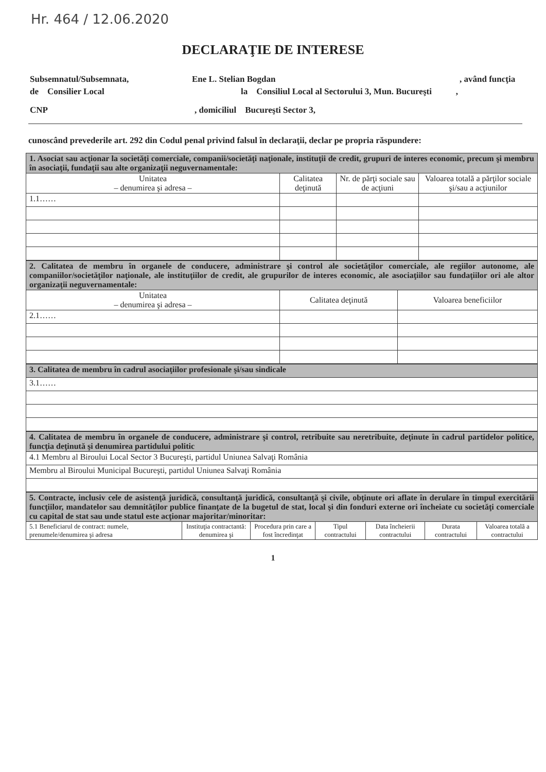Hr. 464 / 12.06.2020
DECLARAŢIE DE INTERESE
Subsemnatul/Subsemnata, Ene L. Stelian Bogdan, având funcţia
de Consilier Local la Consiliul Local al Sectorului 3, Mun. Bucureşti ,
CNP, domiciliul Bucureşti Sector 3,
cunoscând prevederile art. 292 din Codul penal privind falsul în declaraţii, declar pe propria răspundere:
| 1. Asociat sau acţionar la societăţi comerciale, companii/societăţi naţionale, instituţii de credit, grupuri de interes economic, precum şi membru în asociaţii, fundaţii sau alte organizaţii neguvernamentale: | | | |
| Unitatea – denumirea şi adresa – | Calitatea deţinută | Nr. de părţi sociale sau de acţiuni | Valoarea totală a părţilor sociale şi/sau a acţiunilor |
| 1.1…… | | | |
| 2. Calitatea de membru în organele de conducere, administrare şi control ale societăţilor comerciale, ale regiilor autonome, ale companiilor/societăţilor naţionale, ale instituţiilor de credit, ale grupurilor de interes economic, ale asociaţiilor sau fundaţiilor ori ale altor organizaţii neguvernamentale: | | |
| Unitatea – denumirea şi adresa – | Calitatea deţinută | Valoarea beneficiilor |
| 2.1…… | | |
| 3. Calitatea de membru în cadrul asociaţiilor profesionale şi/sau sindicale |
| 3.1…… |
| 4. Calitatea de membru în organele de conducere, administrare şi control, retribuite sau neretribuite, deţinute în cadrul partidelor politice, funcţia deţinută şi denumirea partidului politic |
| 4.1 Membru al Biroului Local Sector 3 Bucureşti, partidul Uniunea Salvaţi România |
| Membru al Biroului Municipal Bucureşti, partidul Uniunea Salvaţi România |
| 5. Contracte, inclusiv cele de asistenţă juridică, consultanţă juridică, consultanţă şi civile, obţinute ori aflate în derulare în timpul exercitării funcţiilor, mandatelor sau demnităţilor publice finanţate de la bugetul de stat, local şi din fonduri externe ori încheiate cu societăţi comerciale cu capital de stat sau unde statul este acţionar majoritar/minoritar: | | | | | | |
| 5.1 Beneficiarul de contract: numele, prenumele/denumirea şi adresa | Instituţia contractantă: denumirea şi | Procedura prin care a fost încredinţat | Tipul contractului | Data încheierii contractului | Durata contractului | Valoarea totală a contractului |
1